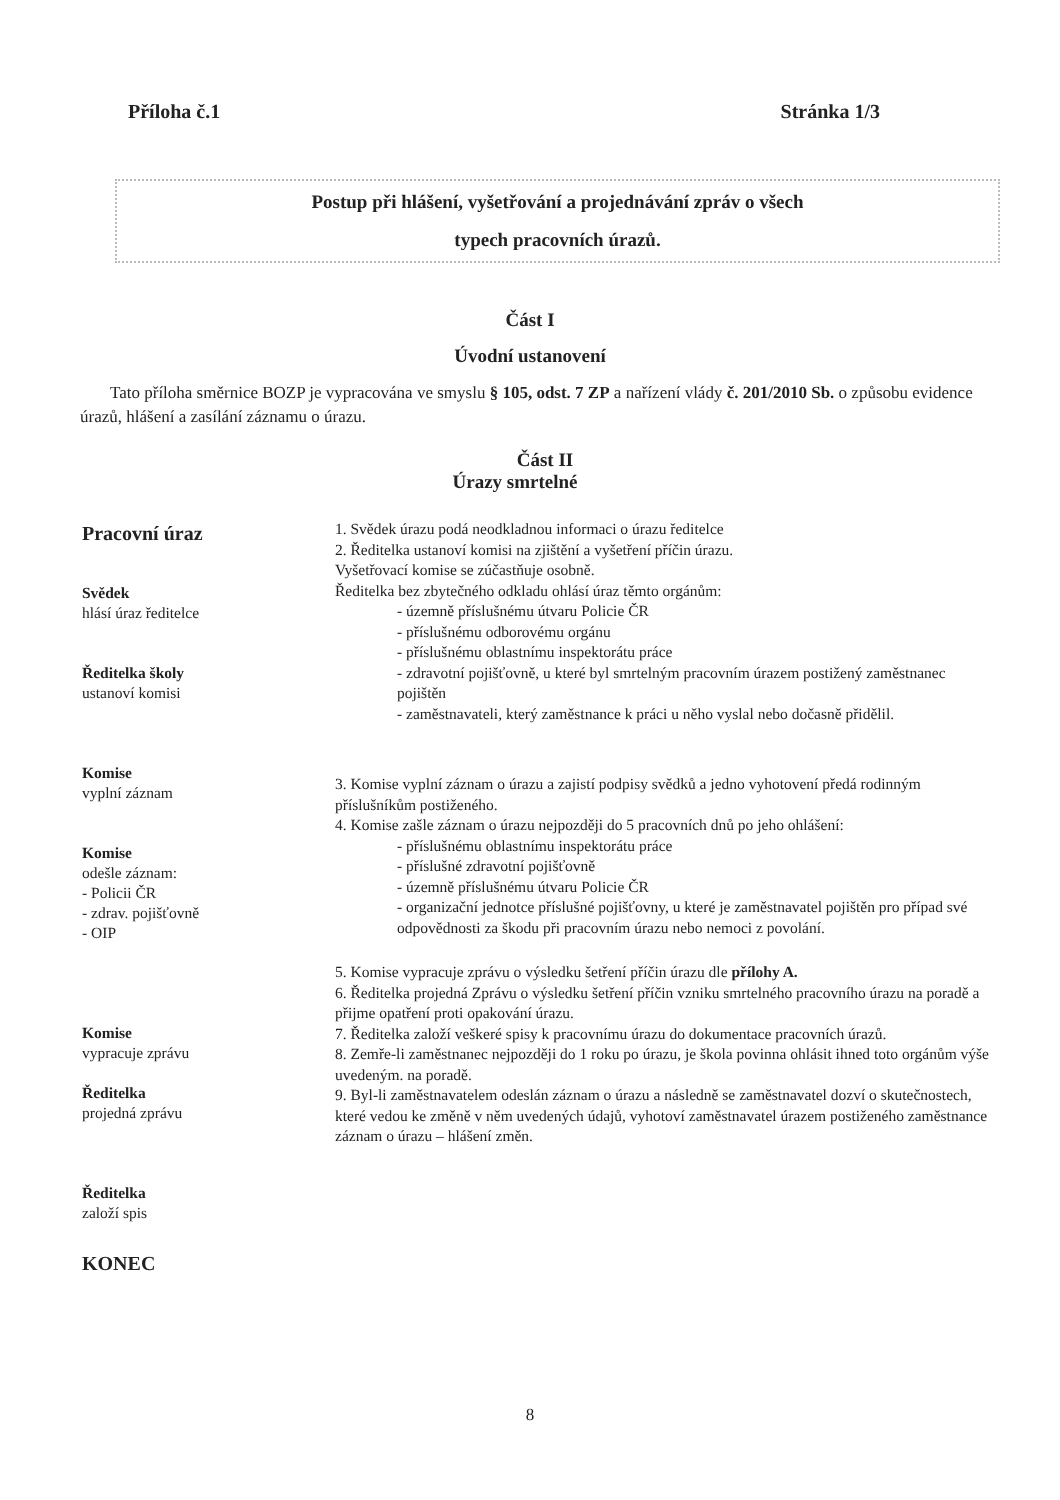Příloha č.1 Stránka 1/3
Postup při hlášení, vyšetřování a projednávání zpráv o všech
typech pracovních úrazů.
Část I
Úvodní ustanovení
Tato příloha směrnice BOZP je vypracována ve smyslu § 105, odst. 7 ZP a nařízení vlády č. 201/2010 Sb. o způsobu evidence úrazů, hlášení a zasílání záznamu o úrazu.
Část II
Úrazy smrtelné
Pracovní úraz
Svědek
hlásí úraz ředitelce
Ředitelka školy
ustanoví komisi
Komise
vyplní záznam
Komise
odešle záznam:
- Policii ČR
- zdrav. pojišťovně
- OIP
Komise
vypracuje zprávu
Ředitelka
projedná zprávu
Ředitelka
založí spis
KONEC
1. Svědek úrazu podá neodkladnou informaci o úrazu ředitelce
2. Ředitelka ustanoví komisi na zjištění a vyšetření příčin úrazu.
Vyšetřovací komise se zúčastňuje osobně.
Ředitelka bez zbytečného odkladu ohlásí úraz těmto orgánům:
- územně příslušnému útvaru Policie ČR
- příslušnému odborovému orgánu
- příslušnému oblastnímu inspektorátu práce
- zdravotní pojišťovně, u které byl smrtelným pracovním úrazem postižený zaměstnanec pojištěn
- zaměstnavateli, který zaměstnance k práci u něho vyslal nebo dočasně přidělil.
3. Komise vyplní záznam o úrazu a zajistí podpisy svědků a jedno vyhotovení předá rodinným příslušníkům postiženého.
4. Komise zašle záznam o úrazu nejpozději do 5 pracovních dnů po jeho ohlášení:
- příslušnému oblastnímu inspektorátu práce
- příslušné zdravotní pojišťovně
- územně příslušnému útvaru Policie ČR
- organizační jednotce příslušné pojišťovny, u které je zaměstnavatel pojištěn pro případ své odpovědnosti za škodu při pracovním úrazu nebo nemoci z povolání.
5. Komise vypracuje zprávu o výsledku šetření příčin úrazu dle přílohy A.
6. Ředitelka projedná Zprávu o výsledku šetření příčin vzniku smrtelného pracovního úrazu na poradě a přijme opatření proti opakování úrazu.
7. Ředitelka založí veškeré spisy k pracovnímu úrazu do dokumentace pracovních úrazů.
8. Zemře-li zaměstnanec nejpozději do 1 roku po úrazu, je škola povinna ohlásit ihned toto orgánům výše uvedeným. na poradě.
9. Byl-li zaměstnavatelem odeslán záznam o úrazu a následně se zaměstnavatel dozví o skutečnostech, které vedou ke změně v něm uvedených údajů, vyhotoví zaměstnavatel úrazem postiženého zaměstnance záznam o úrazu – hlášení změn.
8